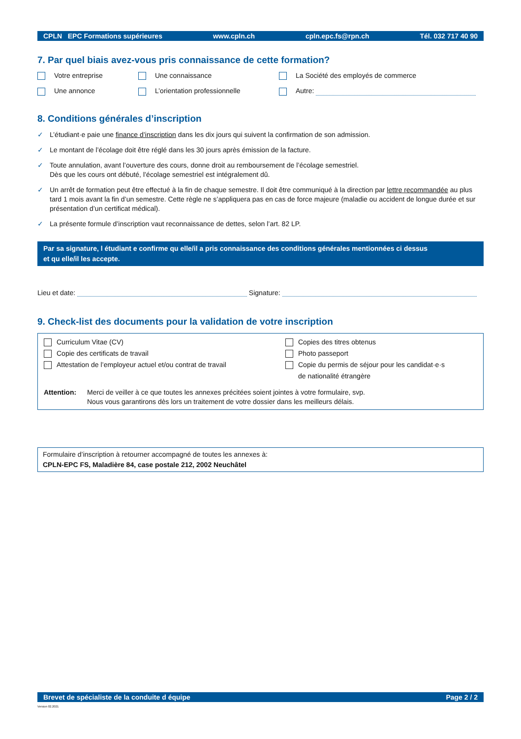CPLN EPC Formations supérieures www.cpln.ch cpln.epc.fs@rpn.ch Tél. 032 717 40 90
7. Par quel biais avez-vous pris connaissance de cette formation?
Votre entreprise Une connaissance La Société des employés de commerce
Une annonce L’orientation professionnelle Autre:
8. Conditions générales d’inscription
✓ L’étudiant·e paie une finance d’inscription dans les dix jours qui suivent la confirmation de son admission.
✓ Le montant de l’écolage doit être réglé dans les 30 jours après émission de la facture.
✓ Toute annulation, avant l’ouverture des cours, donne droit au remboursement de l’écolage semestriel.
Dès que les cours ont débuté, l’écolage semestriel est intégralement dû.
✓ Un arrêt de formation peut être effectué à la fin de chaque semestre. Il doit être communiqué à la direction par lettre recommandée au plus tard 1 mois avant la fin d’un semestre. Cette règle ne s’appliquera pas en cas de force majeure (maladie ou accident de longue durée et sur présentation d’un certificat médical).
✓ La présente formule d’inscription vaut reconnaissance de dettes, selon l’art. 82 LP.
Par sa signature, l étudiant e confirme qu elle/il a pris connaissance des conditions générales mentionnées ci dessus
et qu elle/il les accepte.
Lieu et date: Signature:
9. Check-list des documents pour la validation de votre inscription
Curriculum Vitae (CV)
Copie des certificats de travail
Attestation de l’employeur actuel et/ou contrat de travail
Copies des titres obtenus
Photo passeport
Copie du permis de séjour pour les candidat·e·s
de nationalité étrangère
Attention: Merci de veiller à ce que toutes les annexes précitées soient jointes à votre formulaire, svp.
Nous vous garantirons dès lors un traitement de votre dossier dans les meilleurs délais.
Formulaire d’inscription à retourner accompagné de toutes les annexes à:
CPLN-EPC FS, Maladière 84, case postale 212, 2002 Neuchâtel
Brevet de spécialiste de la conduite d équipe Page 2 / 2
Version 02.2021